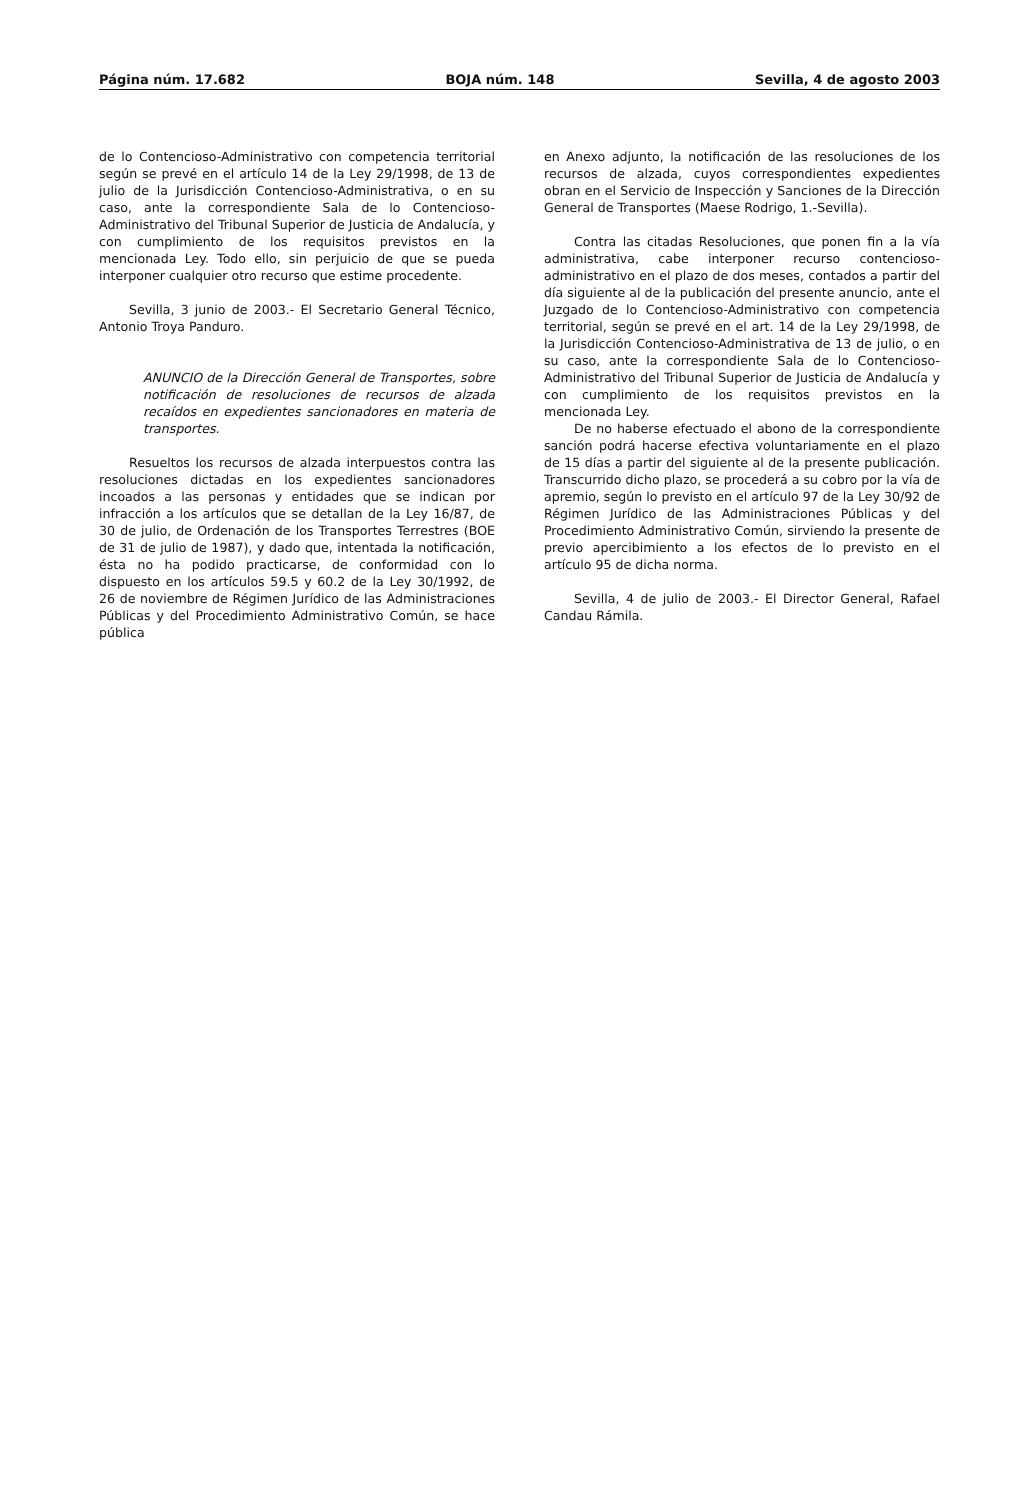Página núm. 17.682 BOJA núm. 148 Sevilla, 4 de agosto 2003
de lo Contencioso-Administrativo con competencia territorial según se prevé en el artículo 14 de la Ley 29/1998, de 13 de julio de la Jurisdicción Contencioso-Administrativa, o en su caso, ante la correspondiente Sala de lo Contencioso-Administrativo del Tribunal Superior de Justicia de Andalucía, y con cumplimiento de los requisitos previstos en la mencionada Ley. Todo ello, sin perjuicio de que se pueda interponer cualquier otro recurso que estime procedente.
Sevilla, 3 junio de 2003.- El Secretario General Técnico, Antonio Troya Panduro.
ANUNCIO de la Dirección General de Transportes, sobre notificación de resoluciones de recursos de alzada recaídos en expedientes sancionadores en materia de transportes.
Resueltos los recursos de alzada interpuestos contra las resoluciones dictadas en los expedientes sancionadores incoados a las personas y entidades que se indican por infracción a los artículos que se detallan de la Ley 16/87, de 30 de julio, de Ordenación de los Transportes Terrestres (BOE de 31 de julio de 1987), y dado que, intentada la notificación, ésta no ha podido practicarse, de conformidad con lo dispuesto en los artículos 59.5 y 60.2 de la Ley 30/1992, de 26 de noviembre de Régimen Jurídico de las Administraciones Públicas y del Procedimiento Administrativo Común, se hace pública
en Anexo adjunto, la notificación de las resoluciones de los recursos de alzada, cuyos correspondientes expedientes obran en el Servicio de Inspección y Sanciones de la Dirección General de Transportes (Maese Rodrigo, 1.-Sevilla).
Contra las citadas Resoluciones, que ponen fin a la vía administrativa, cabe interponer recurso contencioso-administrativo en el plazo de dos meses, contados a partir del día siguiente al de la publicación del presente anuncio, ante el Juzgado de lo Contencioso-Administrativo con competencia territorial, según se prevé en el art. 14 de la Ley 29/1998, de la Jurisdicción Contencioso-Administrativa de 13 de julio, o en su caso, ante la correspondiente Sala de lo Contencioso-Administrativo del Tribunal Superior de Justicia de Andalucía y con cumplimiento de los requisitos previstos en la mencionada Ley.
De no haberse efectuado el abono de la correspondiente sanción podrá hacerse efectiva voluntariamente en el plazo de 15 días a partir del siguiente al de la presente publicación. Transcurrido dicho plazo, se procederá a su cobro por la vía de apremio, según lo previsto en el artículo 97 de la Ley 30/92 de Régimen Jurídico de las Administraciones Públicas y del Procedimiento Administrativo Común, sirviendo la presente de previo apercibimiento a los efectos de lo previsto en el artículo 95 de dicha norma.
Sevilla, 4 de julio de 2003.- El Director General, Rafael Candau Rámila.